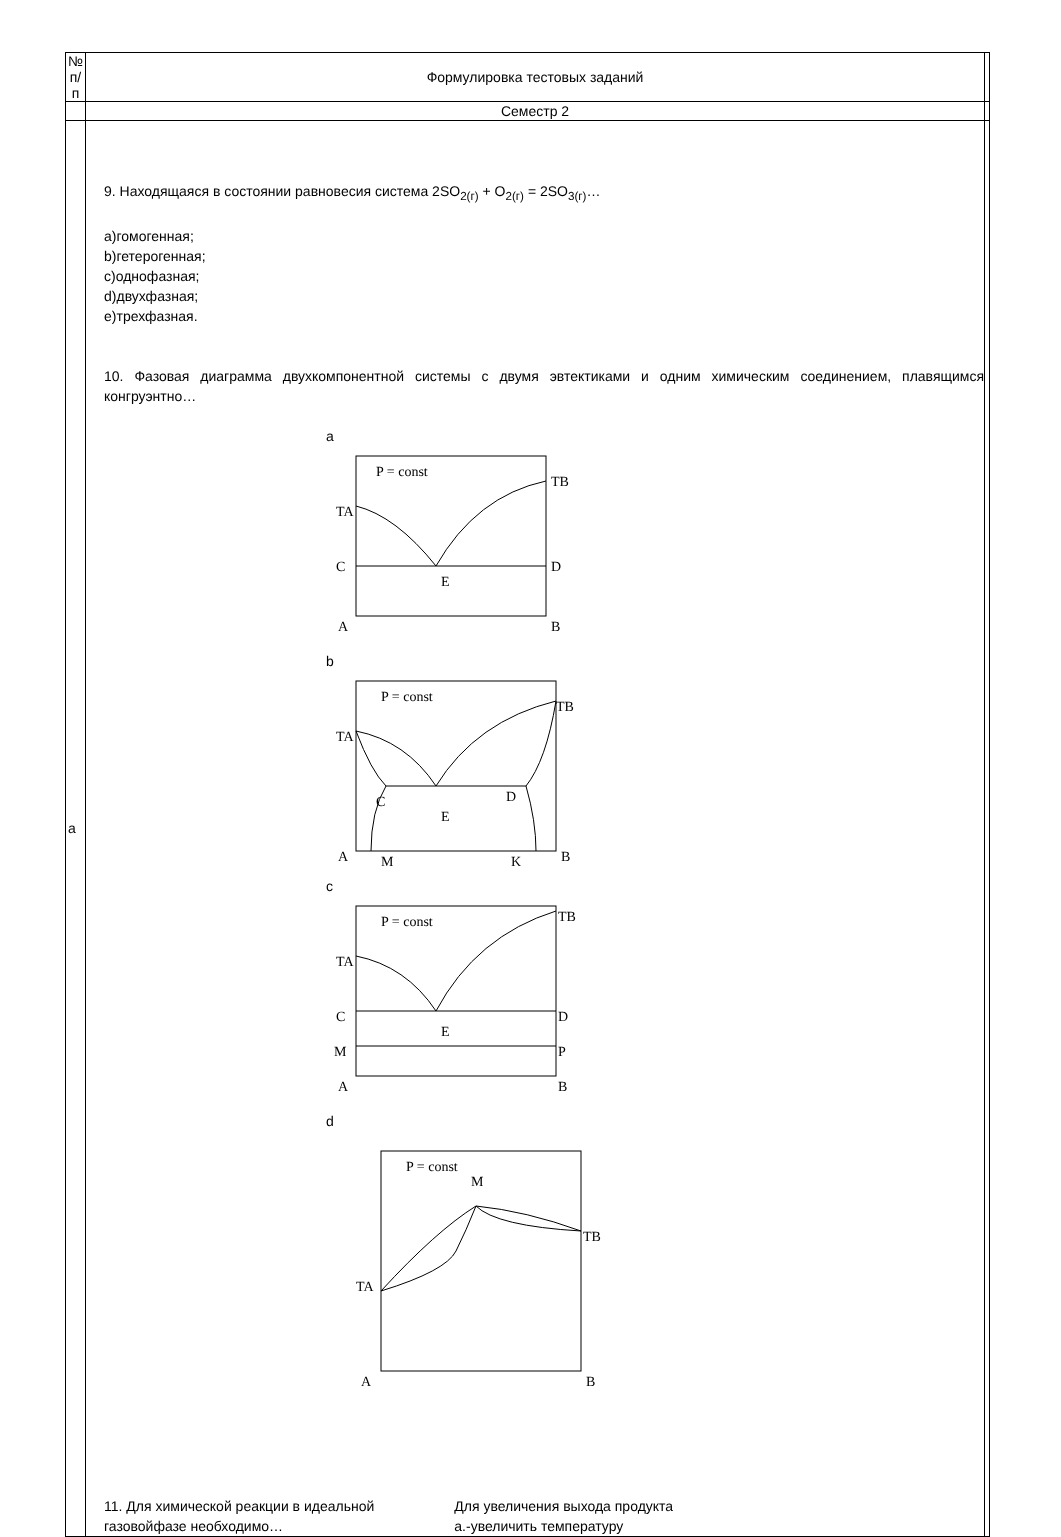| № п/п | Формулировка тестовых заданий | |
| --- | --- | --- |
| | Семестр 2 | |
| а | 9. Находящаяся в состоянии равновесия система 2SO<sub>2(г)</sub> + O<sub>2(г)</sub> = 2SO<sub>3(г)</sub>… a)гомогенная; b)гетерогенная; c)однофазная; d)двухфазная; e)трехфазная. 10. Фазовая диаграмма двухкомпонентной системы с двумя эвтектиками и одним химическим соединением, плавящимся конгруэнтно… a P = const TA TB C D E A B b P = const TA TB C D E A M K B c P = const TA TB C D E M P A B d P = const M TA TB A B 11. Для химической реакции в идеальной газовойфазе необходимо… Для увеличения выхода продукта а.-увеличить температуру | |